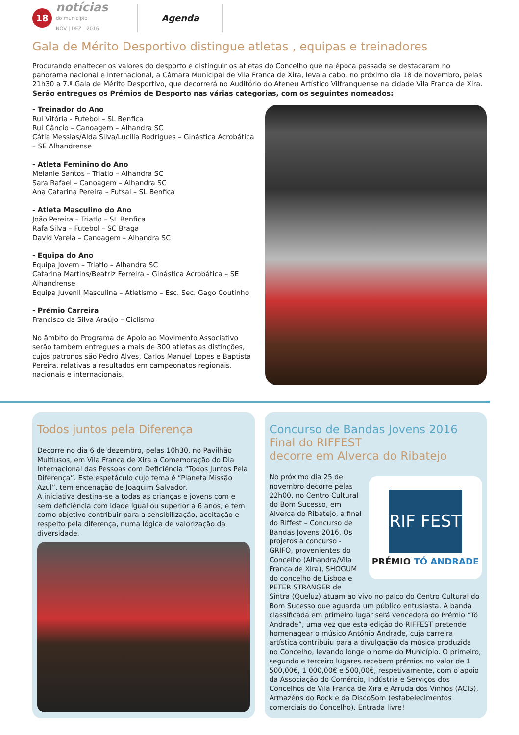18
notícias
do município
NOV | DEZ | 2016
Agenda
Gala de Mérito Desportivo distingue atletas , equipas e treinadores
Procurando enaltecer os valores do desporto e distinguir os atletas do Concelho que na época passada se destacaram no panorama nacional e internacional, a Câmara Municipal de Vila Franca de Xira, leva a cabo, no próximo dia 18 de novembro, pelas 21h30 a 7.ª Gala de Mérito Desportivo, que decorrerá no Auditório do Ateneu Artístico Vilfranquense na cidade Vila Franca de Xira.
Serão entregues os Prémios de Desporto nas várias categorias, com os seguintes nomeados:
- Treinador do Ano
Rui Vitória - Futebol – SL Benfica
Rui Câncio – Canoagem – Alhandra SC
Cátia Messias/Alda Silva/Lucília Rodrigues – Ginástica Acrobática – SE Alhandrense
- Atleta Feminino do Ano
Melanie Santos – Triatlo – Alhandra SC
Sara Rafael – Canoagem – Alhandra SC
Ana Catarina Pereira – Futsal – SL Benfica
- Atleta Masculino do Ano
João Pereira – Triatlo – SL Benfica
Rafa Silva – Futebol – SC Braga
David Varela – Canoagem – Alhandra SC
- Equipa do Ano
Equipa Jovem – Triatlo – Alhandra SC
Catarina Martins/Beatriz Ferreira – Ginástica Acrobática – SE Alhandrense
Equipa Juvenil Masculina – Atletismo – Esc. Sec. Gago Coutinho
- Prémio Carreira
Francisco da Silva Araújo – Ciclismo
No âmbito do Programa de Apoio ao Movimento Associativo serão também entregues a mais de 300 atletas as distinções, cujos patronos são Pedro Alves, Carlos Manuel Lopes e Baptista Pereira, relativas a resultados em campeonatos regionais, nacionais e internacionais.
Todos juntos pela Diferença
Decorre no dia 6 de dezembro, pelas 10h30, no Pavilhão Multiusos, em Vila Franca de Xira a Comemoração do Dia Internacional das Pessoas com Deficiência “Todos Juntos Pela Diferença”. Este espetáculo cujo tema é “Planeta Missão Azul”, tem encenação de Joaquim Salvador.
A iniciativa destina-se a todas as crianças e jovens com e sem deficiência com idade igual ou superior a 6 anos, e tem como objetivo contribuir para a sensibilização, aceitação e respeito pela diferença, numa lógica de valorização da diversidade.
Concurso de Bandas Jovens 2016
Final do RIFFEST
decorre em Alverca do Ribatejo
RIF FEST
PRÉMIO TÓ ANDRADE
No próximo dia 25 de novembro decorre pelas 22h00, no Centro Cultural do Bom Sucesso, em Alverca do Ribatejo, a final do Riffest – Concurso de Bandas Jovens 2016. Os projetos a concurso - GRIFO, provenientes do Concelho (Alhandra/Vila Franca de Xira), SHOGUM do concelho de Lisboa e PETER STRANGER de Sintra (Queluz) atuam ao vivo no palco do Centro Cultural do Bom Sucesso que aguarda um público entusiasta. A banda classificada em primeiro lugar será vencedora do Prémio “Tó Andrade”, uma vez que esta edição do RIFFEST pretende homenagear o músico António Andrade, cuja carreira artística contribuiu para a divulgação da música produzida no Concelho, levando longe o nome do Município. O primeiro, segundo e terceiro lugares recebem prémios no valor de 1 500,00€, 1 000,00€ e 500,00€, respetivamente, com o apoio da Associação do Comércio, Indústria e Serviços dos Concelhos de Vila Franca de Xira e Arruda dos Vinhos (ACIS), Armazéns do Rock e da DiscoSom (estabelecimentos comerciais do Concelho). Entrada livre!